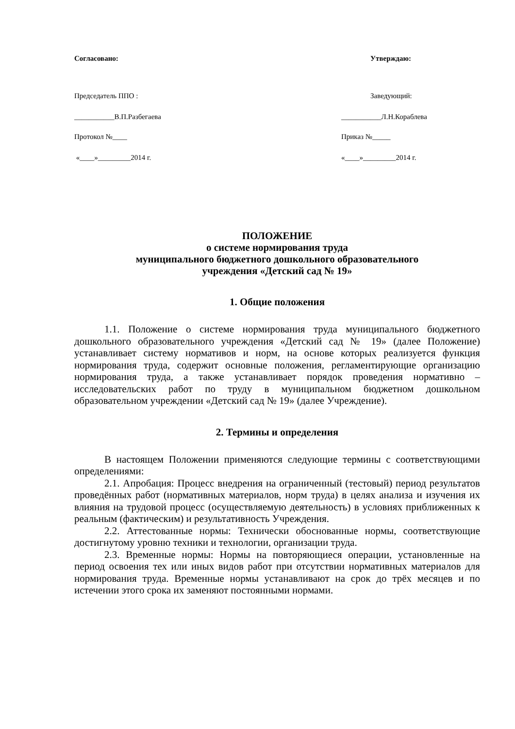Согласовано: Утверждаю:
Председатель ППО : Заведующий:
___________В.П.Разбегаева ___________Л.Н.Кораблева
Протокол №____ Приказ №_____
«____»_________2014 г. «____»_________2014 г.
ПОЛОЖЕНИЕ
о системе нормирования труда
муниципального бюджетного дошкольного образовательного
учреждения «Детский сад № 19»
1. Общие положения
1.1. Положение о системе нормирования труда муниципального бюджетного дошкольного образовательного учреждения «Детский сад № 19» (далее Положение) устанавливает систему нормативов и норм, на основе которых реализуется функция нормирования труда, содержит основные положения, регламентирующие организацию нормирования труда, а также устанавливает порядок проведения нормативно – исследовательских работ по труду в муниципальном бюджетном дошкольном образовательном учреждении «Детский сад № 19» (далее Учреждение).
2. Термины и определения
В настоящем Положении применяются следующие термины с соответствующими определениями:
2.1. Апробация: Процесс внедрения на ограниченный (тестовый) период результатов проведённых работ (нормативных материалов, норм труда) в целях анализа и изучения их влияния на трудовой процесс (осуществляемую деятельность) в условиях приближенных к реальным (фактическим) и результативность Учреждения.
2.2. Аттестованные нормы: Технически обоснованные нормы, соответствующие достигнутому уровню техники и технологии, организации труда.
2.3. Временные нормы: Нормы на повторяющиеся операции, установленные на период освоения тех или иных видов работ при отсутствии нормативных материалов для нормирования труда. Временные нормы устанавливают на срок до трёх месяцев и по истечении этого срока их заменяют постоянными нормами.